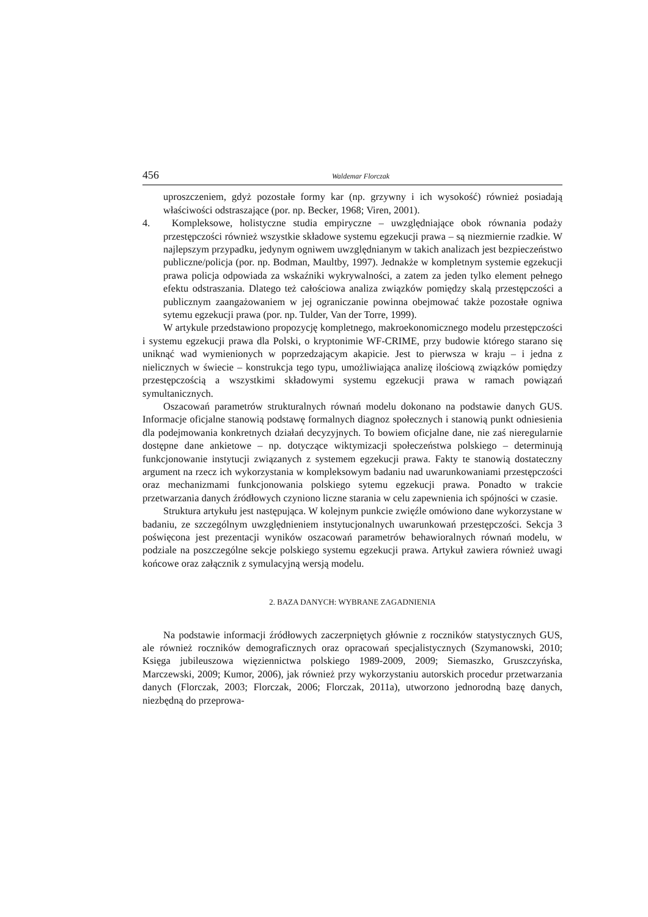456 Waldemar Florczak
uproszczeniem, gdyż pozostałe formy kar (np. grzywny i ich wysokość) również posiadają właściwości odstraszające (por. np. Becker, 1968; Viren, 2001).
4. Kompleksowe, holistyczne studia empiryczne – uwzględniające obok równania podaży przestępczości również wszystkie składowe systemu egzekucji prawa – są niezmiernie rzadkie. W najlepszym przypadku, jedynym ogniwem uwzględnianym w takich analizach jest bezpieczeństwo publiczne/policja (por. np. Bodman, Maultby, 1997). Jednakże w kompletnym systemie egzekucji prawa policja odpowiada za wskaźniki wykrywalności, a zatem za jeden tylko element pełnego efektu odstraszania. Dlatego też całościowa analiza związków pomiędzy skalą przestępczości a publicznym zaangażowaniem w jej ograniczanie powinna obejmować także pozostałe ogniwa sytemu egzekucji prawa (por. np. Tulder, Van der Torre, 1999).
W artykule przedstawiono propozycję kompletnego, makroekonomicznego modelu przestępczości i systemu egzekucji prawa dla Polski, o kryptonimie WF-CRIME, przy budowie którego starano się uniknąć wad wymienionych w poprzedzającym akapicie. Jest to pierwsza w kraju – i jedna z nielicznych w świecie – konstrukcja tego typu, umożliwiająca analizę ilościową związków pomiędzy przestępczością a wszystkimi składowymi systemu egzekucji prawa w ramach powiązań symultanicznych.
Oszacowań parametrów strukturalnych równań modelu dokonano na podstawie danych GUS. Informacje oficjalne stanowią podstawę formalnych diagnoz społecznych i stanowią punkt odniesienia dla podejmowania konkretnych działań decyzyjnych. To bowiem oficjalne dane, nie zaś nieregularnie dostępne dane ankietowe – np. dotyczące wiktymizacji społeczeństwa polskiego – determinują funkcjonowanie instytucji związanych z systemem egzekucji prawa. Fakty te stanowią dostateczny argument na rzecz ich wykorzystania w kompleksowym badaniu nad uwarunkowaniami przestępczości oraz mechanizmami funkcjonowania polskiego sytemu egzekucji prawa. Ponadto w trakcie przetwarzania danych źródłowych czyniono liczne starania w celu zapewnienia ich spójności w czasie.
Struktura artykułu jest następująca. W kolejnym punkcie zwięźle omówiono dane wykorzystane w badaniu, ze szczególnym uwzględnieniem instytucjonalnych uwarunkowań przestępczości. Sekcja 3 poświęcona jest prezentacji wyników oszacowań parametrów behawioralnych równań modelu, w podziale na poszczególne sekcje polskiego systemu egzekucji prawa. Artykuł zawiera również uwagi końcowe oraz załącznik z symulacyjną wersją modelu.
2. BAZA DANYCH: WYBRANE ZAGADNIENIA
Na podstawie informacji źródłowych zaczerpniętych głównie z roczników statystycznych GUS, ale również roczników demograficznych oraz opracowań specjalistycznych (Szymanowski, 2010; Księga jubileuszowa więziennictwa polskiego 1989-2009, 2009; Siemaszko, Gruszczyńska, Marczewski, 2009; Kumor, 2006), jak również przy wykorzystaniu autorskich procedur przetwarzania danych (Florczak, 2003; Florczak, 2006; Florczak, 2011a), utworzono jednorodną bazę danych, niezbędną do przeprowa-